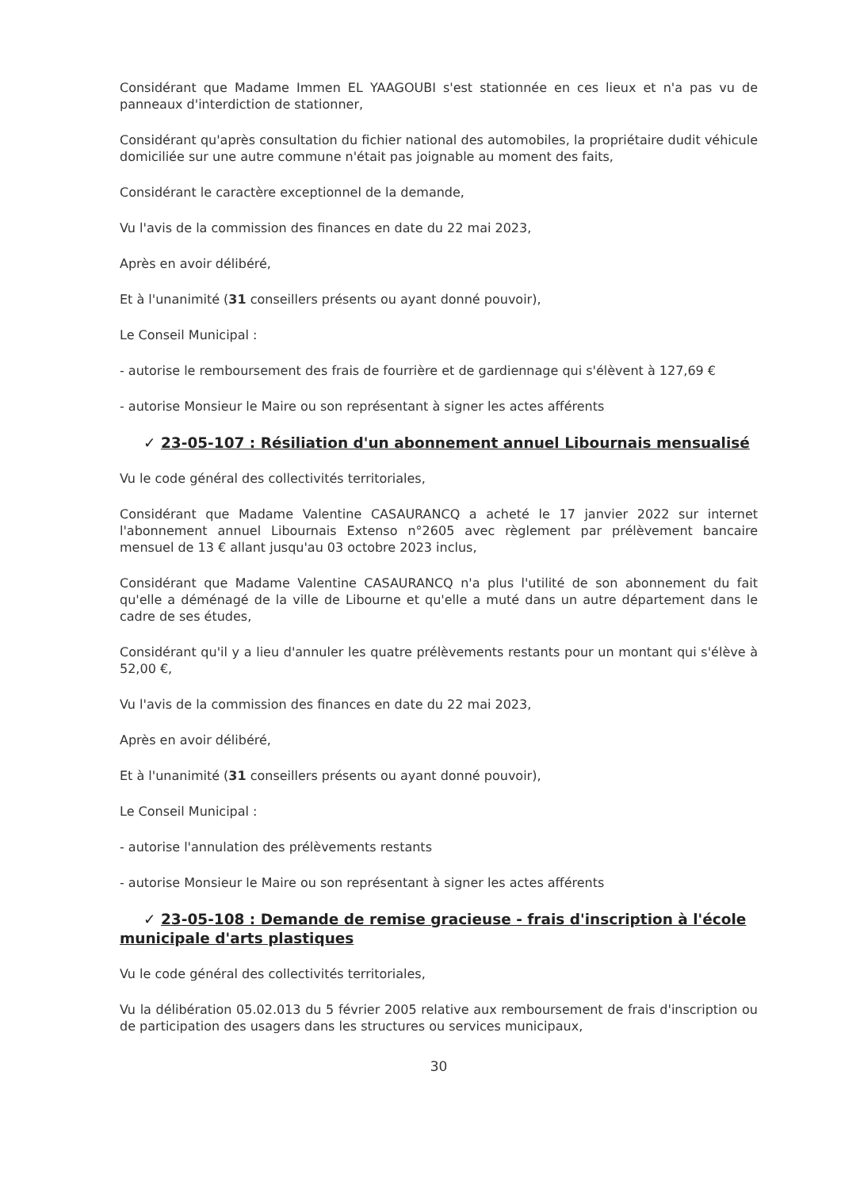Considérant que Madame Immen EL YAAGOUBI s'est stationnée en ces lieux et n'a pas vu de panneaux d'interdiction de stationner,
Considérant qu'après consultation du fichier national des automobiles, la propriétaire dudit véhicule domiciliée sur une autre commune n'était pas joignable au moment des faits,
Considérant le caractère exceptionnel de la demande,
Vu l'avis de la commission des finances en date du 22 mai 2023,
Après en avoir délibéré,
Et à l'unanimité (31 conseillers présents ou ayant donné pouvoir),
Le Conseil Municipal :
- autorise le remboursement des frais de fourrière et de gardiennage qui s'élèvent à 127,69 €
- autorise Monsieur le Maire ou son représentant à signer les actes afférents
✓ 23-05-107 : Résiliation d'un abonnement annuel Libournais mensualisé
Vu le code général des collectivités territoriales,
Considérant que Madame Valentine CASAURANCQ a acheté le 17 janvier 2022 sur internet l'abonnement annuel Libournais Extenso n°2605 avec règlement par prélèvement bancaire mensuel de 13 € allant jusqu'au 03 octobre 2023 inclus,
Considérant que Madame Valentine CASAURANCQ n'a plus l'utilité de son abonnement du fait qu'elle a déménagé de la ville de Libourne et qu'elle a muté dans un autre département dans le cadre de ses études,
Considérant qu'il y a lieu d'annuler les quatre prélèvements restants pour un montant qui s'élève à 52,00 €,
Vu l'avis de la commission des finances en date du 22 mai 2023,
Après en avoir délibéré,
Et à l'unanimité (31 conseillers présents ou ayant donné pouvoir),
Le Conseil Municipal :
- autorise l'annulation des prélèvements restants
- autorise Monsieur le Maire ou son représentant à signer les actes afférents
✓ 23-05-108 : Demande de remise gracieuse - frais d'inscription à l'école municipale d'arts plastiques
Vu le code général des collectivités territoriales,
Vu la délibération 05.02.013 du 5 février 2005 relative aux remboursement de frais d'inscription ou de participation des usagers dans les structures ou services municipaux,
30